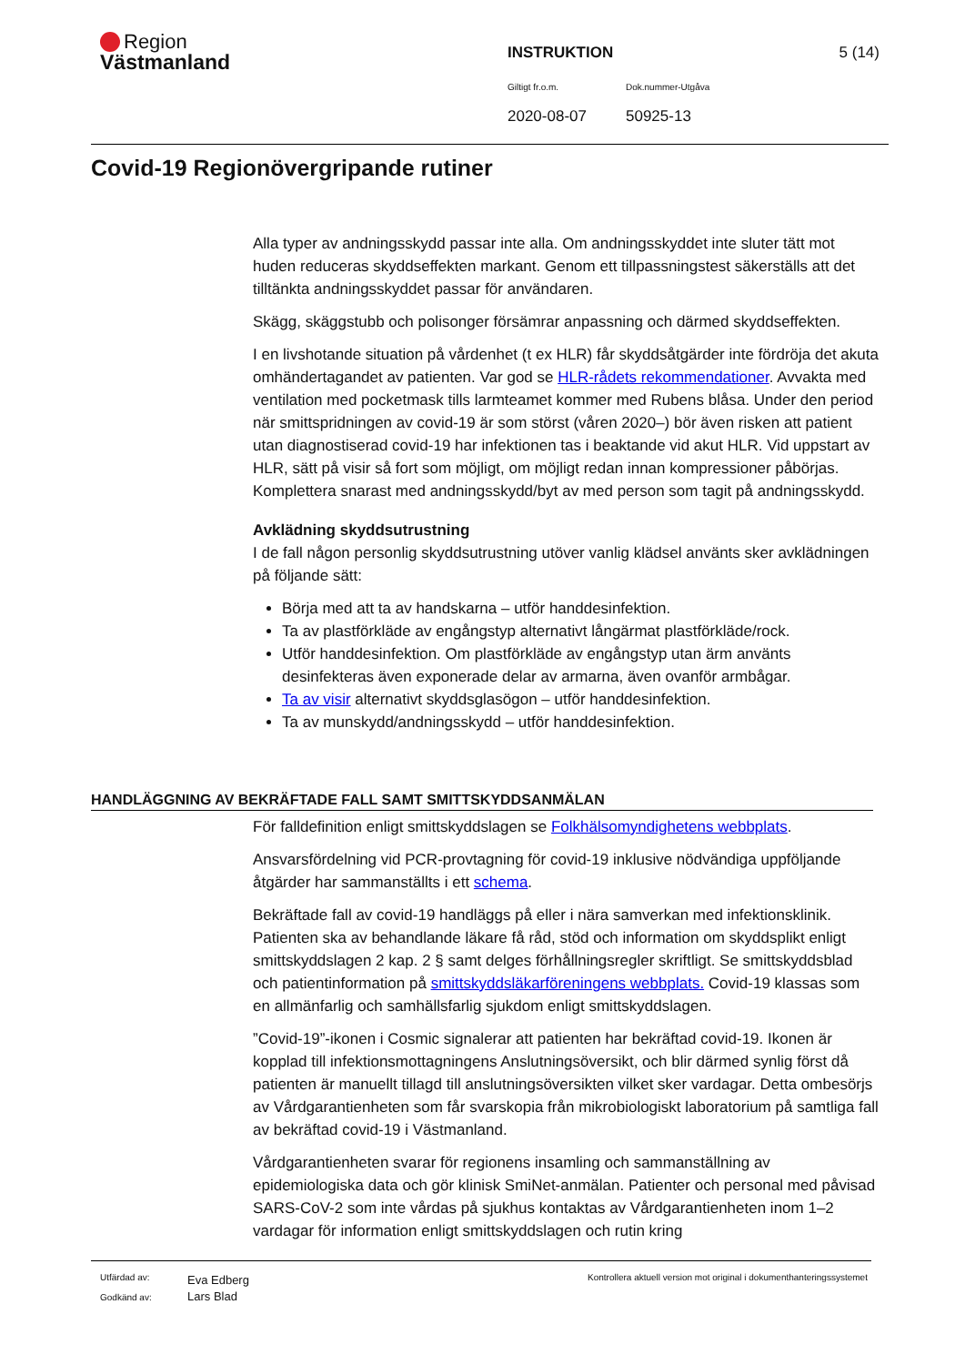Region
Västmanland
INSTRUKTION 5 (14)
Giltigt fr.o.m. Dok.nummer-Utgåva
2020-08-07 50925-13
Covid-19 Regionövergripande rutiner
Alla typer av andningsskydd passar inte alla. Om andningsskyddet inte sluter tätt mot huden reduceras skyddseffekten markant. Genom ett tillpassningstest säkerställs att det tilltänkta andningsskyddet passar för användaren.
Skägg, skäggstubb och polisonger försämrar anpassning och därmed skyddseffekten.
I en livshotande situation på vårdenhet (t ex HLR) får skyddsåtgärder inte fördröja det akuta omhändertagandet av patienten. Var god se HLR-rådets rekommendationer. Avvakta med ventilation med pocketmask tills larmteamet kommer med Rubens blåsa. Under den period när smittspridningen av covid-19 är som störst (våren 2020–) bör även risken att patient utan diagnostiserad covid-19 har infektionen tas i beaktande vid akut HLR. Vid uppstart av HLR, sätt på visir så fort som möjligt, om möjligt redan innan kompressioner påbörjas. Komplettera snarast med andningsskydd/byt av med person som tagit på andningsskydd.
Avklädning skyddsutrustning
I de fall någon personlig skyddsutrustning utöver vanlig klädsel använts sker avklädningen på följande sätt:
Börja med att ta av handskarna – utför handdesinfektion.
Ta av plastförkläde av engångstyp alternativt långärmat plastförkläde/rock.
Utför handdesinfektion. Om plastförkläde av engångstyp utan ärm använts desinfekteras även exponerade delar av armarna, även ovanför armbågar.
Ta av visir alternativt skyddsglasögon – utför handdesinfektion.
Ta av munskydd/andningsskydd – utför handdesinfektion.
HANDLÄGGNING AV BEKRÄFTADE FALL SAMT SMITTSKYDDSANMÄLAN
För falldefinition enligt smittskyddslagen se Folkhälsomyndighetens webbplats.
Ansvarsfördelning vid PCR-provtagning för covid-19 inklusive nödvändiga uppföljande åtgärder har sammanställts i ett schema.
Bekräftade fall av covid-19 handläggs på eller i nära samverkan med infektionsklinik. Patienten ska av behandlande läkare få råd, stöd och information om skyddsplikt enligt smittskyddslagen 2 kap. 2 § samt delges förhållningsregler skriftligt. Se smittskyddsblad och patientinformation på smittskyddsläkarföreningens webbplats. Covid-19 klassas som en allmänfarlig och samhällsfarlig sjukdom enligt smittskyddslagen.
”Covid-19”-ikonen i Cosmic signalerar att patienten har bekräftad covid-19. Ikonen är kopplad till infektionsmottagningens Anslutningsöversikt, och blir därmed synlig först då patienten är manuellt tillagd till anslutningsöversikten vilket sker vardagar. Detta ombesörjs av Vårdgarantienheten som får svarskopia från mikrobiologiskt laboratorium på samtliga fall av bekräftad covid-19 i Västmanland.
Vårdgarantienheten svarar för regionens insamling och sammanställning av epidemiologiska data och gör klinisk SmiNet-anmälan. Patienter och personal med påvisad SARS-CoV-2 som inte vårdas på sjukhus kontaktas av Vårdgarantienheten inom 1–2 vardagar för information enligt smittskyddslagen och rutin kring
Utfärdad av:
Godkänd av:
Eva Edberg
Lars Blad
Kontrollera aktuell version mot original i dokumenthanteringssystemet